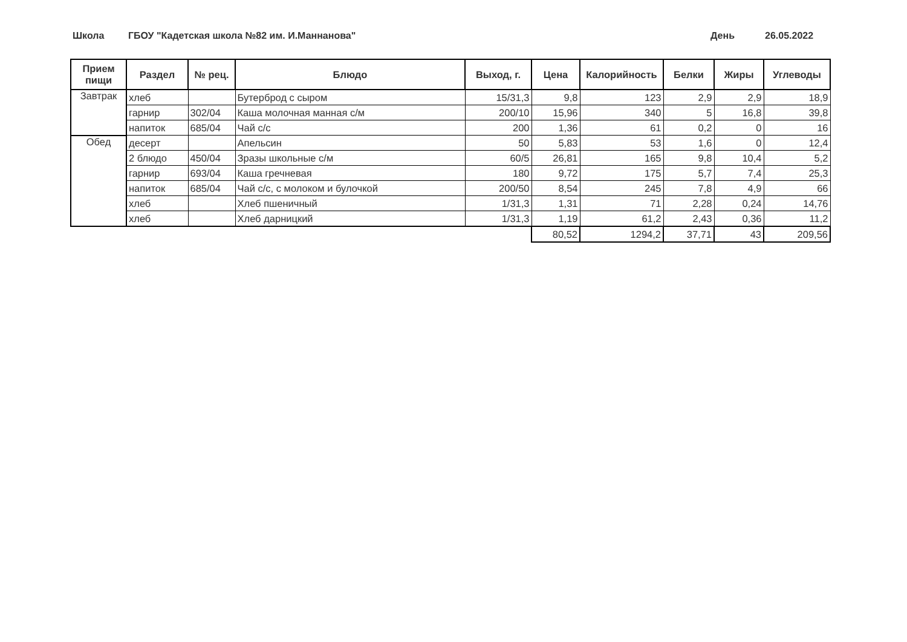Школа ГБОУ "Кадетская школа №82 им. И.Маннанова" День 26.05.2022
| Прием пищи | Раздел | № рец. | Блюдо | Выход, г. | Цена | Калорийность | Белки | Жиры | Углеводы |
| --- | --- | --- | --- | --- | --- | --- | --- | --- | --- |
| Завтрак | хлеб | | Бутерброд с сыром | 15/31,3 | 9,8 | 123 | 2,9 | 2,9 | 18,9 |
| | гарнир | 302/04 | Каша молочная манная с/м | 200/10 | 15,96 | 340 | 5 | 16,8 | 39,8 |
| | напиток | 685/04 | Чай с/с | 200 | 1,36 | 61 | 0,2 | 0 | 16 |
| Обед | десерт | | Апельсин | 50 | 5,83 | 53 | 1,6 | 0 | 12,4 |
| | 2 блюдо | 450/04 | Зразы школьные с/м | 60/5 | 26,81 | 165 | 9,8 | 10,4 | 5,2 |
| | гарнир | 693/04 | Каша гречневая | 180 | 9,72 | 175 | 5,7 | 7,4 | 25,3 |
| | напиток | 685/04 | Чай с/с, с молоком и булочкой | 200/50 | 8,54 | 245 | 7,8 | 4,9 | 66 |
| | хлеб | | Хлеб пшеничный | 1/31,3 | 1,31 | 71 | 2,28 | 0,24 | 14,76 |
| | хлеб | | Хлеб дарницкий | 1/31,3 | 1,19 | 61,2 | 2,43 | 0,36 | 11,2 |
| | | | | | 80,52 | 1294,2 | 37,71 | 43 | 209,56 |